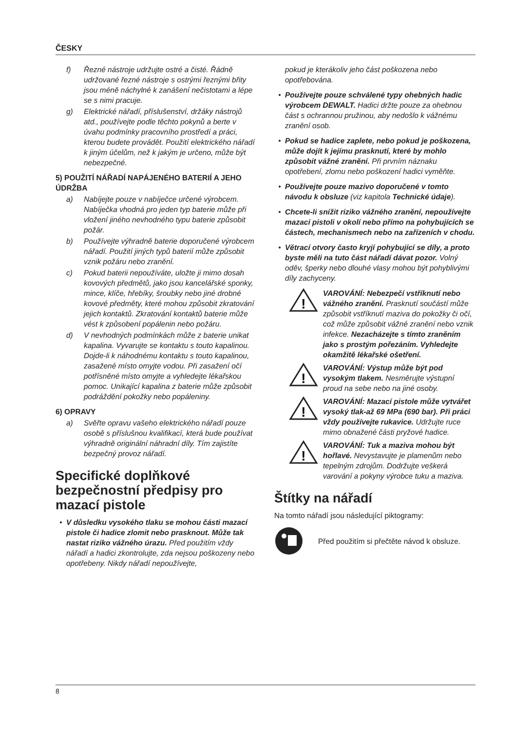ČESKY
f) Řezné nástroje udržujte ostré a čisté. Řádně udržované řezné nástroje s ostrými řeznými břity jsou méně náchylné k zanášení nečistotami a lépe se s nimi pracuje.
g) Elektrické nářadí, příslušenství, držáky nástrojů atd., používejte podle těchto pokynů a berte v úvahu podmínky pracovního prostředí a práci, kterou budete provádět. Použití elektrického nářadí k jiným účelům, než k jakým je určeno, může být nebezpečné.
5) POUŽITÍ NÁŘADÍ NAPÁJENÉHO BATERIÍ A JEHO ÚDRŽBA
a) Nabíjejte pouze v nabíječce určené výrobcem. Nabíječka vhodná pro jeden typ baterie může při vložení jiného nevhodného typu baterie způsobit požár.
b) Používejte výhradně baterie doporučené výrobcem nářadí. Použití jiných typů baterií může způsobit vznik požáru nebo zranění.
c) Pokud baterii nepoužíváte, uložte ji mimo dosah kovových předmětů, jako jsou kancelářské sponky, mince, klíče, hřebíky, šroubky nebo jiné drobné kovové předměty, které mohou způsobit zkratování jejich kontaktů. Zkratování kontaktů baterie může vést k způsobení popálenin nebo požáru.
d) V nevhodných podmínkách může z baterie unikat kapalina. Vyvarujte se kontaktu s touto kapalinou. Dojde-li k náhodnému kontaktu s touto kapalinou, zasažené místo omyjte vodou. Při zasažení očí potřísněné místo omyjte a vyhledejte lékařskou pomoc. Unikající kapalina z baterie může způsobit podráždění pokožky nebo popáleniny.
6) OPRAVY
a) Svěřte opravu vašeho elektrického nářadí pouze osobě s příslušnou kvalifikací, která bude používat výhradně originální náhradní díly. Tím zajistíte bezpečný provoz nářadí.
Specifické doplňkové bezpečnostní předpisy pro mazací pistole
• V důsledku vysokého tlaku se mohou části mazací pistole či hadice zlomit nebo prasknout. Může tak nastat riziko vážného úrazu. Před použitím vždy nářadí a hadici zkontrolujte, zda nejsou poškozeny nebo opotřebeny. Nikdy nářadí nepoužívejte,
pokud je kterákoliv jeho část poškozena nebo opotřebována.
• Používejte pouze schválené typy ohebných hadic výrobcem DEWALT. Hadici držte pouze za ohebnou část s ochrannou pružinou, aby nedošlo k vážnému zranění osob.
• Pokud se hadice zaplete, nebo pokud je poškozena, může dojít k jejímu prasknutí, které by mohlo způsobit vážné zranění. Při prvním náznaku opotřebení, zlomu nebo poškození hadici vyměňte.
• Používejte pouze mazivo doporučené v tomto návodu k obsluze (viz kapitola Technické údaje).
• Chcete-li snížit riziko vážného zranění, nepoužívejte mazací pistoli v okolí nebo přímo na pohybujících se částech, mechanismech nebo na zařízeních v chodu.
• Větrací otvory často kryjí pohybující se díly, a proto byste měli na tuto část nářadí dávat pozor. Volný oděv, šperky nebo dlouhé vlasy mohou být pohyblivými díly zachyceny.
!
VAROVÁNÍ: Nebezpečí vstříknutí nebo vážného zranění. Prasknutí součástí může způsobit vstříknutí maziva do pokožky či očí, což může způsobit vážné zranění nebo vznik infekce. Nezacházejte s tímto zraněním jako s prostým pořezáním. Vyhledejte okamžitě lékařské ošetření.
!
VAROVÁNÍ: Výstup může být pod vysokým tlakem. Nesměrujte výstupní proud na sebe nebo na jiné osoby.
!
VAROVÁNÍ: Mazací pistole může vytvářet vysoký tlak-až 69 MPa (690 bar). Při práci vždy používejte rukavice. Udržujte ruce mimo obnažené části pryžové hadice.
!
VAROVÁNÍ: Tuk a maziva mohou být hořlavé. Nevystavujte je plamenům nebo tepelným zdrojům. Dodržujte veškerá varování a pokyny výrobce tuku a maziva.
Štítky na nářadí
Na tomto nářadí jsou následující piktogramy:
Před použitím si přečtěte návod k obsluze.
8